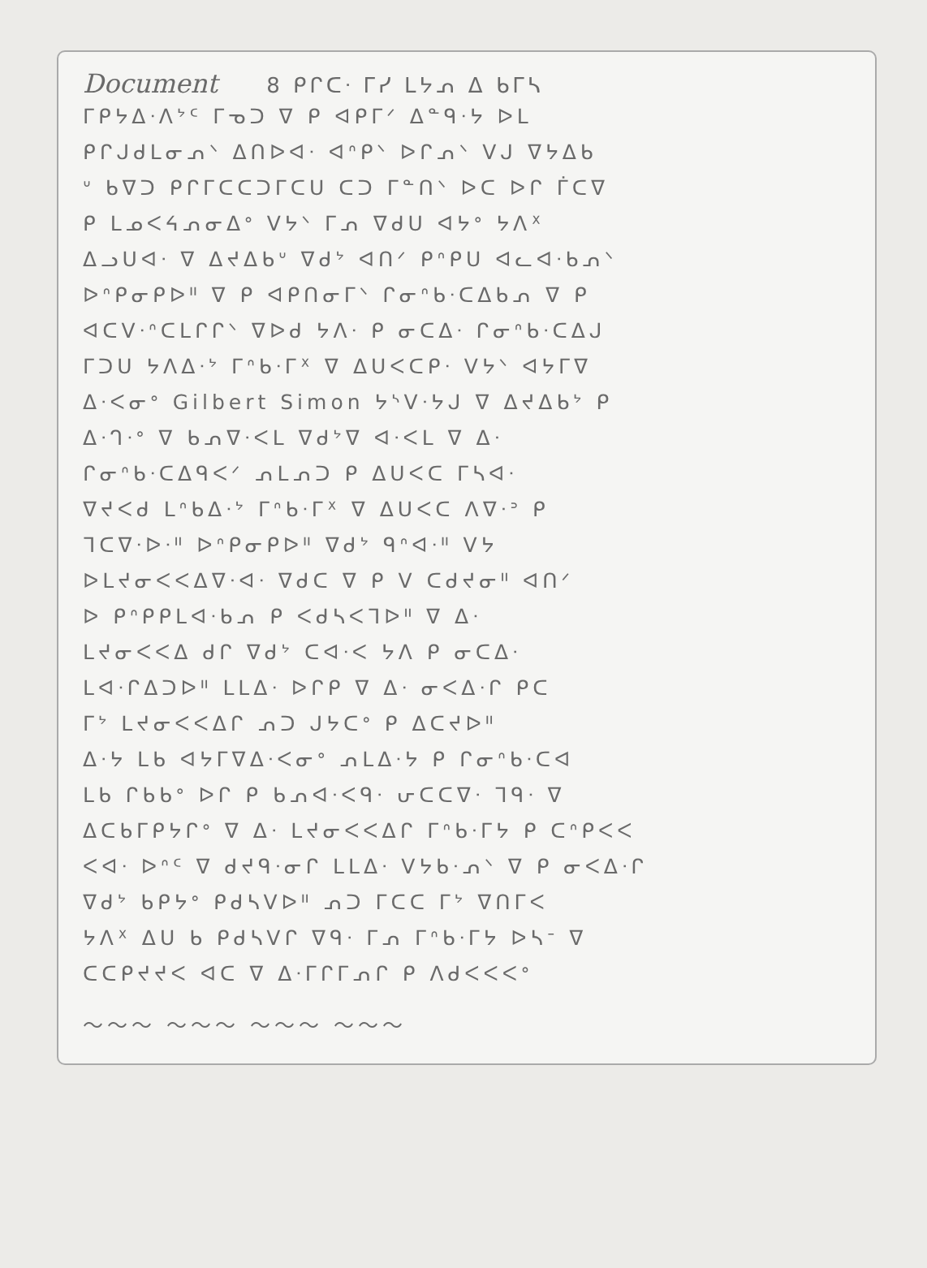Document 8 ᑭᒋᑕᐧ ᒥᓯ ᒪᔭᕄ ᐃ ᑲᒥᓴ
ᒥᑭᔭᐃᐧᐱᔾᑦ ᒥᓀᑐ ᐁ ᑭ ᐊᑭᒥᐟ ᐃᓐᑫᐧᔭ ᐅᒪ
ᑭᒋᒍᑯᒪᓂᕄᐠ ᐃᑎᐅᐊᐧ ᐊᐢᑭᐠ ᐅᒋᕄᐠ ᐯᒍ ᐁᔭᐃᑲ
ᐡ ᑲᐁᑐ ᑭᒋᒥᑕᑕᑐᒥᑕᑌ ᑕᑐ ᒥᓐᑎᐠ ᐅᑕ ᐅᒋ ᒦᑕᐁ
ᑭ ᒪᓄᐸᔦᕄᓂᐃᐤ ᐯᔭᐠ ᒥᕄ ᐁᑯᑌ ᐊᔭᐤ ᔭᐱᕽ
ᐃᓗᑌᐊᐧ ᐁ ᐃᔪᐃᑲᐡ ᐁᑯᔾ ᐊᑎᐟ ᑭᐢᑭᑌ ᐊᓚᐊᐧᑲᕄᐠ
ᐅᐢᑭᓂᑭᐅᐦ ᐁ ᑭ ᐊᑭᑎᓂᒥᐠ ᒋᓂᐢᑲᐧᑕᐃᑲᕄ ᐁ ᑭ
ᐊᑕᐯᐧᐢᑕᒪᒋᒋᐠ ᐁᐅᑯ ᔭᐱᐧ ᑭ ᓂᑕᐃᐧ ᒋᓂᐢᑲᐧᑕᐃᒍ
ᒥᑐᑌ ᔭᐱᐃᐧᔾ ᒥᐢᑲᐧᒥᕽ ᐁ ᐃᑌᐸᑕᑭᐧ ᐯᔭᐠ ᐊᔭᒥᐁ
ᐃᐧᐸᓂᐤ Gilbert Simon ᔭᔅᐯᐧᔭᒍ ᐁ ᐃᔪᐃᑲᔾ ᑭ
ᐃᐧᒉᐧᐤ ᐁ ᑲᕄᐁᐧᐸᒪ ᐁᑯᔾᐁ ᐊᐧᐸᒪ ᐁ ᐃᐧ
ᒋᓂᐢᑲᐧᑕᐃᑫᐸᐟ ᕄᒪᕄᑐ ᑭ ᐃᑌᐸᑕ ᒥᓴᐊᐧ
ᐁᔪᐸᑯ ᒪᐢᑲᐃᐧᔾ ᒥᐢᑲᐧᒥᕽ ᐁ ᐃᑌᐸᑕ ᐱᐁᐧᐣ ᑭ
ᒣᑕᐁᐧᐅᐧᐦ ᐅᐢᑭᓂᑭᐅᐦ ᐁᑯᔾ ᑫᐢᐊᐧᐦ ᐯᔭ
ᐅᒪᔪᓂᐸᐸᐃᐁᐧᐊᐧ ᐁᑯᑕ ᐁ ᑭ ᐯ ᑕᑯᔪᓂᐦ ᐊᑎᐟ
ᐅ ᑭᐢᑭᑭᒪᐊᐧᑲᕄ ᑭ ᐸᑯᓴᐸᒣᐅᐦ ᐁ ᐃᐧ
ᒪᔪᓂᐸᐸᐃ ᑯᒋ ᐁᑯᔾ ᑕᐊᐧᐸ ᔭᐱ ᑭ ᓂᑕᐃᐧ
ᒪᐊᐧᒋᐃᑐᐅᐦ ᒪᒪᐃᐧ ᐅᒋᑭ ᐁ ᐃᐧ ᓂᐸᐃᐧᒋ ᑭᑕ
ᒥᔾ ᒪᔪᓂᐸᐸᐃᒋ ᕄᑐ ᒍᔭᑕᐤ ᑭ ᐃᑕᔪᐅᐦ
ᐃᐧᔭ ᒪᑲ ᐊᔭᒥᐁᐃᐧᐸᓂᐤ ᕄᒪᐃᐧᔭ ᑭ ᒋᓂᐢᑲᐧᑕᐊ
ᒪᑲ ᒋᑲᑲᐤ ᐅᒋ ᑭ ᑲᕄᐊᐧᐸᑫᐧ ᕂᑕᑕᐁᐧ ᒣᑫᐧ ᐁ
ᐃᑕᑲᒥᑭᔭᒋᐤ ᐁ ᐃᐧ ᒪᔪᓂᐸᐸᐃᒋ ᒥᐢᑲᐧᒥᔭ ᑭ ᑕᐢᑭᐸᐸ
ᐸᐊᐧ ᐅᐢᑦ ᐁ ᑯᔪᑫᐧᓂᒋ ᒪᒪᐃᐧ ᐯᔭᑲᐧᕄᐠ ᐁ ᑭ ᓂᐸᐃᐧᒋ
ᐁᑯᔾ ᑲᑭᔭᐤ ᑭᑯᓴᐯᐅᐦ ᕄᑐ ᒥᑕᑕ ᒥᔾ ᐁᑎᒥᐸ
ᔭᐱᕽ ᐃᑌ ᑲ ᑭᑯᓴᐯᒋ ᐁᑫᐧ ᒥᕄ ᒥᐢᑲᐧᒥᔭ ᐅᓴᐨ ᐁ
ᑕᑕᑭᔪᔪᐸ ᐊᑕ ᐁ ᐃᐧᒥᒋᒥᕄᒋ ᑭ ᐱᑯᐸᐸᐸᐤ
～～～ ～～～ ～～～ ～～～